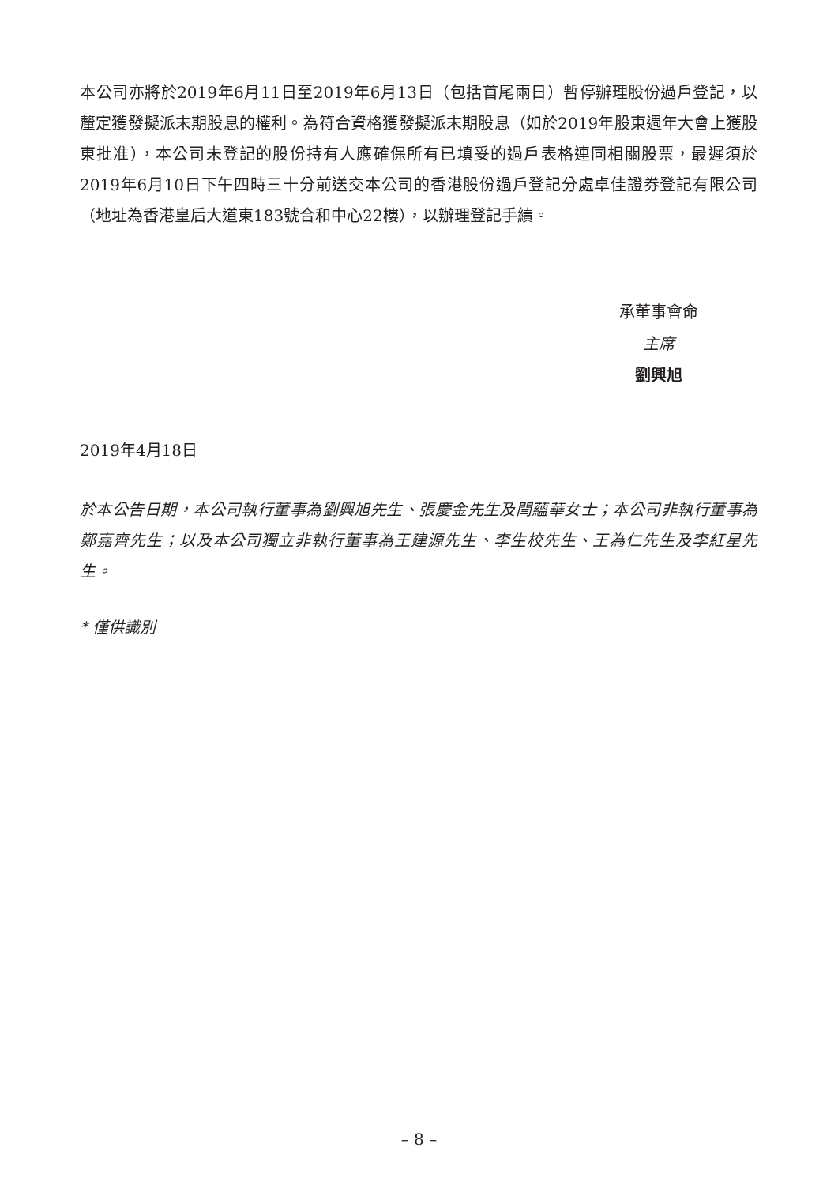本公司亦將於2019年6月11日至2019年6月13日（包括首尾兩日）暫停辦理股份過戶登記，以釐定獲發擬派末期股息的權利。為符合資格獲發擬派末期股息（如於2019年股東週年大會上獲股東批准），本公司未登記的股份持有人應確保所有已填妥的過戶表格連同相關股票，最遲須於2019年6月10日下午四時三十分前送交本公司的香港股份過戶登記分處卓佳證券登記有限公司（地址為香港皇后大道東183號合和中心22樓），以辦理登記手續。
承董事會命
主席
劉興旭
2019年4月18日
於本公告日期，本公司執行董事為劉興旭先生、張慶金先生及閆蘊華女士；本公司非執行董事為鄭嘉齊先生；以及本公司獨立非執行董事為王建源先生、李生校先生、王為仁先生及李紅星先生。
* 僅供識別
– 8 –